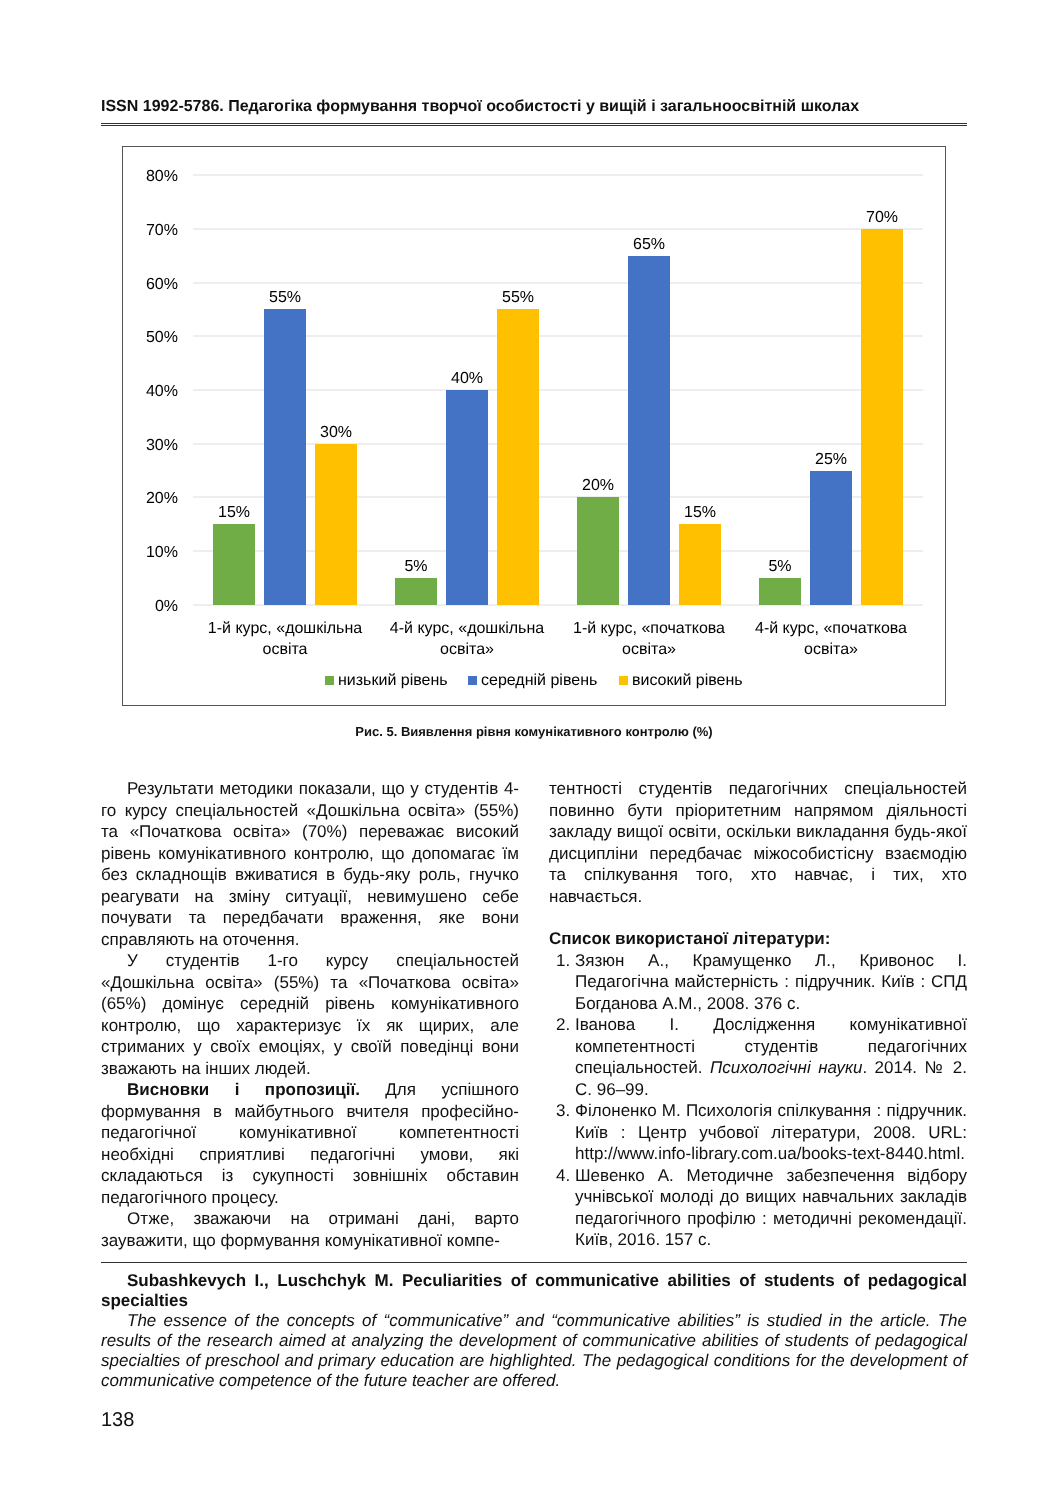ISSN 1992-5786. Педагогіка формування творчої особистості у вищій і загальноосвітній школах
80%
70%
60%
50%
40%
30%
20%
10%
0%
15%
55%
30%
5%
40%
55%
20%
65%
15%
5%
25%
70%
1-й курс, «дошкільна
освіта
4-й курс, «дошкільна
освіта»
1-й курс, «початкова
освіта»
4-й курс, «початкова
освіта»
низький рівень
середній рівень
високий рівень
Рис. 5. Виявлення рівня комунікативного контролю (%)
Результати методики показали, що у студентів 4-го курсу спеціальностей «Дошкільна освіта» (55%) та «Початкова освіта» (70%) переважає високий рівень комунікативного контролю, що допомагає їм без складнощів вживатися в будь-яку роль, гнучко реагувати на зміну ситуації, невимушено себе почувати та передбачати враження, яке вони справляють на оточення.
У студентів 1-го курсу спеціальностей «Дошкільна освіта» (55%) та «Початкова освіта» (65%) домінує середній рівень комунікативного контролю, що характеризує їх як щирих, але стриманих у своїх емоціях, у своїй поведінці вони зважають на інших людей.
Висновки і пропозиції. Для успішного формування в майбутнього вчителя професійно-педагогічної комунікативної компетентності необхідні сприятливі педагогічні умови, які складаються із сукупності зовнішніх обставин педагогічного процесу.
Отже, зважаючи на отримані дані, варто зауважити, що формування комунікативної компе-
тентності студентів педагогічних спеціальностей повинно бути пріоритетним напрямом діяльності закладу вищої освіти, оскільки викладання будь-якої дисципліни передбачає міжособистісну взаємодію та спілкування того, хто навчає, і тих, хто навчається.
Список використаної літератури:
1. Зязюн А., Крамущенко Л., Кривонос І. Педагогічна майстерність : підручник. Київ : СПД Богданова А.М., 2008. 376 с.
2. Іванова І. Дослідження комунікативної компетентності студентів педагогічних спеціальностей. Психологічні науки. 2014. № 2. С. 96–99.
3. Філоненко М. Психологія спілкування : підручник. Київ : Центр учбової літератури, 2008. URL: http://www.info-library.com.ua/books-text-8440.html.
4. Шевенко А. Методичне забезпечення відбору учнівської молоді до вищих навчальних закладів педагогічного профілю : методичні рекомендації. Київ, 2016. 157 с.
Subashkevych I., Luschchyk M. Peculiarities of communicative abilities of students of pedagogical specialties
The essence of the concepts of “communicative” and “communicative abilities” is studied in the article. The results of the research aimed at analyzing the development of communicative abilities of students of pedagogical specialties of preschool and primary education are highlighted. The pedagogical conditions for the development of communicative competence of the future teacher are offered.
138